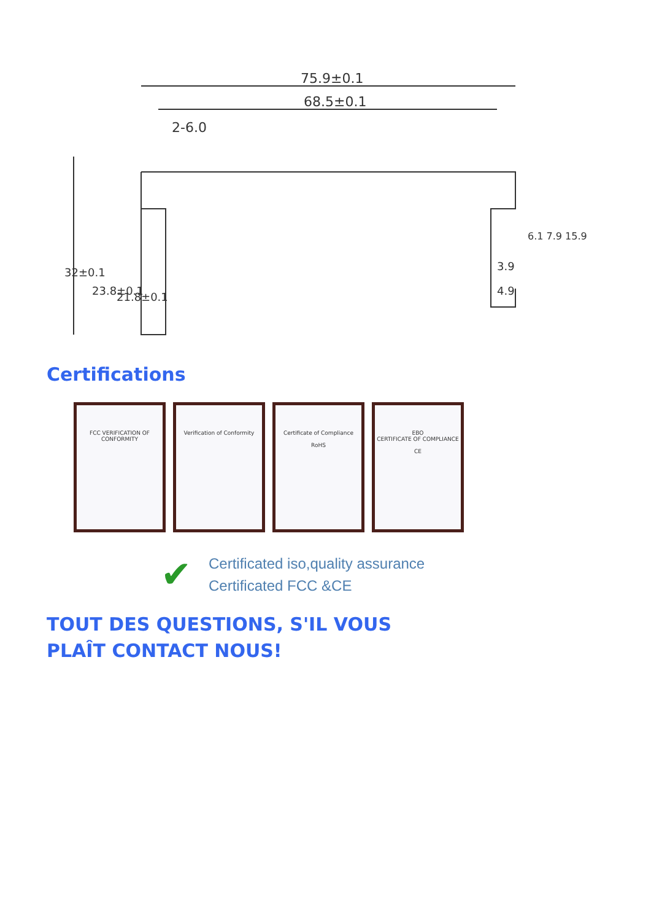75.9±0.1
68.5±0.1
2-6.0
32±0.1
23.8±0.1
21.8±0.1
3.9
4.9
6.1 7.9 15.9
Certifications
FCC VERIFICATION OF CONFORMITY
Verification of Conformity Certificate of Compliance
RoHS
EBO
CERTIFICATE OF COMPLIANCE
CE
✔
Certificated iso,quality assurance
Certificated FCC &CE
TOUT DES QUESTIONS, S'IL VOUS PLAÎT CONTACT NOUS!